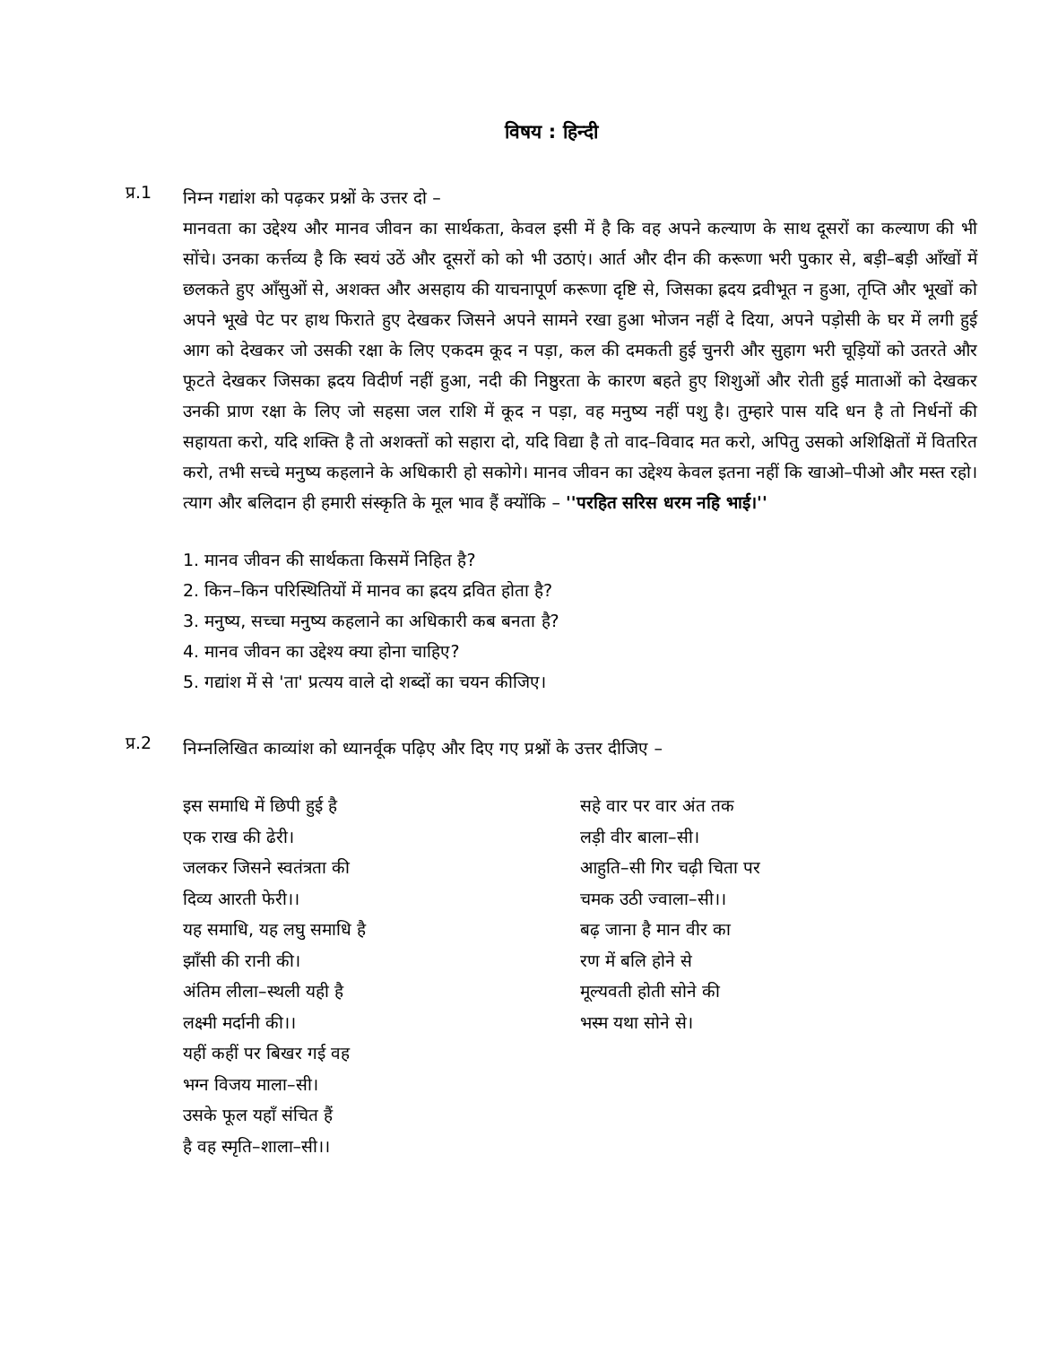विषय : हिन्दी
प्र.1
निम्न गद्यांश को पढ़कर प्रश्नों के उत्तर दो –
मानवता का उद्देश्य और मानव जीवन का सार्थकता, केवल इसी में है कि वह अपने कल्याण के साथ दूसरों का कल्याण की भी सोंचे। उनका कर्त्तव्य है कि स्वयं उठें और दूसरों को को भी उठाएं। आर्त और दीन की करूणा भरी पुकार से, बड़ी–बड़ी आँखों में छलकते हुए आँसुओं से, अशक्त और असहाय की याचनापूर्ण करूणा दृष्टि से, जिसका ह्रदय द्रवीभूत न हुआ, तृप्ति और भूखों को अपने भूखे पेट पर हाथ फिराते हुए देखकर जिसने अपने सामने रखा हुआ भोजन नहीं दे दिया, अपने पड़ोसी के घर में लगी हुई आग को देखकर जो उसकी रक्षा के लिए एकदम कूद न पड़ा, कल की दमकती हुई चुनरी और सुहाग भरी चूड़ियों को उतरते और फूटते देखकर जिसका ह्रदय विदीर्ण नहीं हुआ, नदी की निष्ठुरता के कारण बहते हुए शिशुओं और रोती हुई माताओं को देखकर उनकी प्राण रक्षा के लिए जो सहसा जल राशि में कूद न पड़ा, वह मनुष्य नहीं पशु है। तुम्हारे पास यदि धन है तो निर्धनों की सहायता करो, यदि शक्ति है तो अशक्तों को सहारा दो, यदि विद्या है तो वाद–विवाद मत करो, अपितु उसको अशिक्षितों में वितरित करो, तभी सच्चे मनुष्य कहलाने के अधिकारी हो सकोगे। मानव जीवन का उद्देश्य केवल इतना नहीं कि खाओ–पीओ और मस्त रहो। त्याग और बलिदान ही हमारी संस्कृति के मूल भाव हैं क्योंकि – ''परहित सरिस धरम नहि भाई।''
1. मानव जीवन की सार्थकता किसमें निहित है?
2. किन–किन परिस्थितियों में मानव का ह्रदय द्रवित होता है?
3. मनुष्य, सच्चा मनुष्य कहलाने का अधिकारी कब बनता है?
4. मानव जीवन का उद्देश्य क्या होना चाहिए?
5. गद्यांश में से 'ता' प्रत्यय वाले दो शब्दों का चयन कीजिए।
प्र.2
निम्नलिखित काव्यांश को ध्यानर्वूक पढ़िए और दिए गए प्रश्नों के उत्तर दीजिए –
इस समाधि में छिपी हुई है
एक राख की ढेरी।
जलकर जिसने स्वतंत्रता की
दिव्य आरती फेरी।।
यह समाधि, यह लघु समाधि है
झाँसी की रानी की।
अंतिम लीला–स्थली यही है
लक्ष्मी मर्दानी की।।
यहीं कहीं पर बिखर गई वह
भग्न विजय माला–सी।
उसके फूल यहाँ संचित हैं
है वह स्मृति–शाला–सी।।
सहे वार पर वार अंत तक
लड़ी वीर बाला–सी।
आहुति–सी गिर चढ़ी चिता पर
चमक उठी ज्वाला–सी।।
बढ़ जाना है मान वीर का
रण में बलि होने से
मूल्यवती होती सोने की
भस्म यथा सोने से।